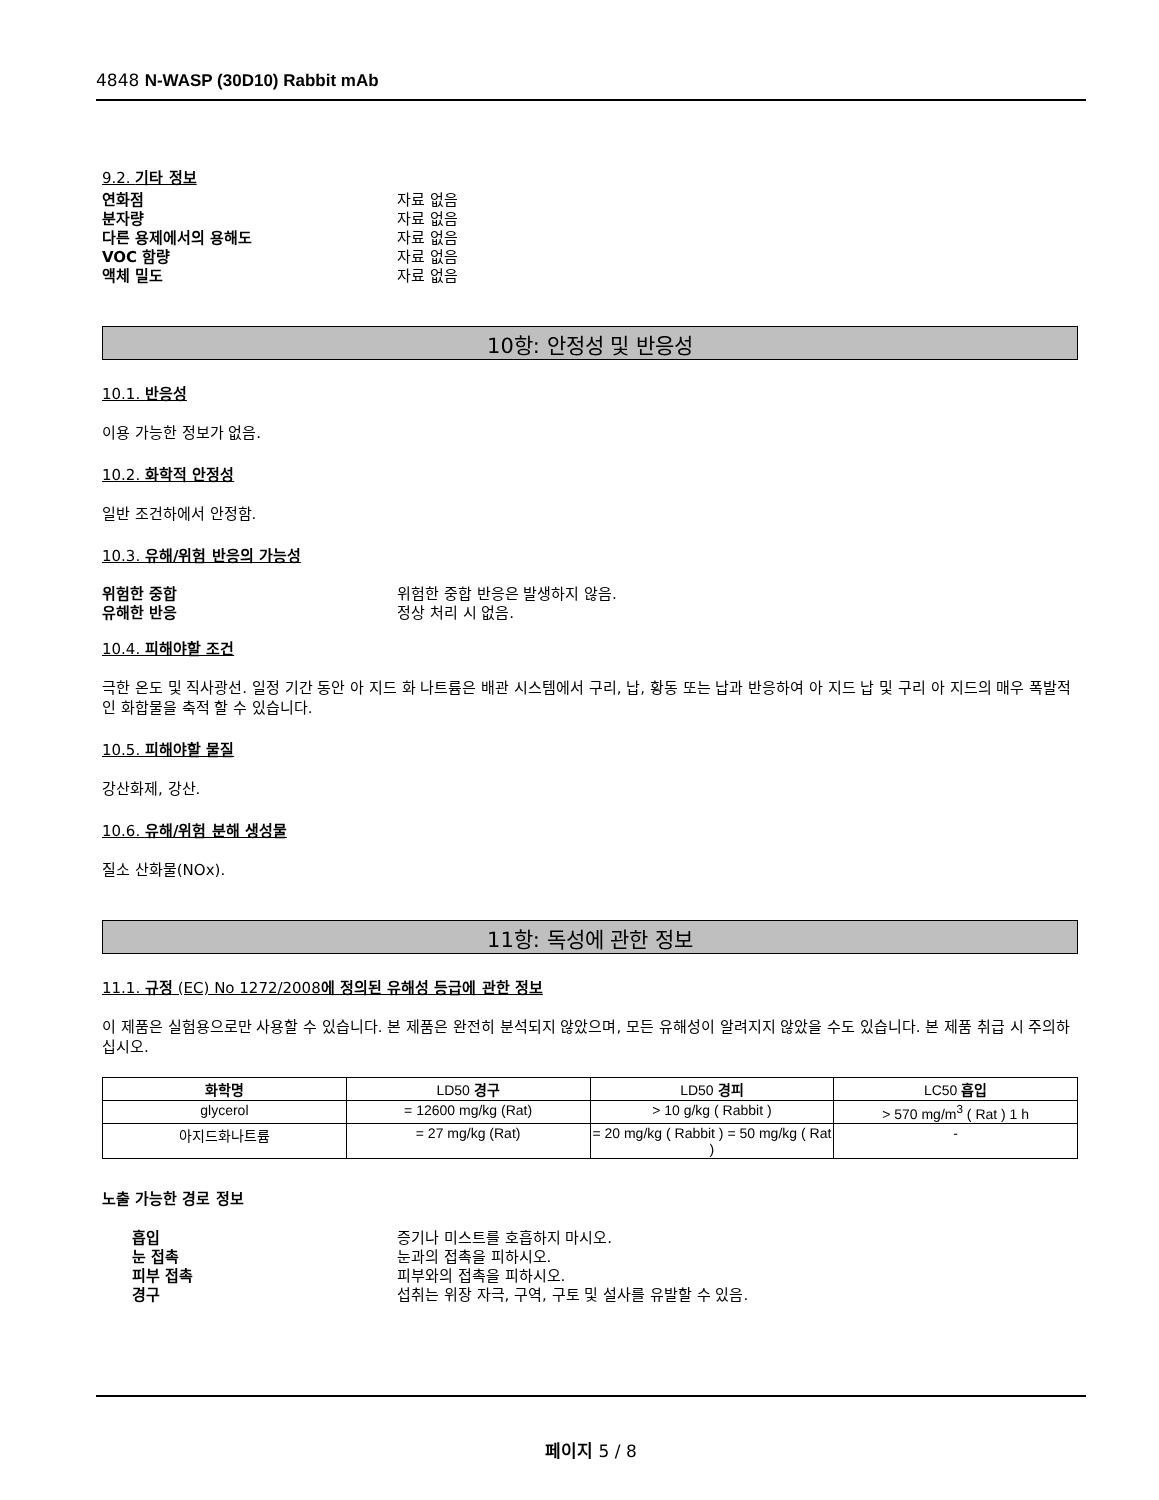4848 N-WASP (30D10) Rabbit mAb
9.2. 기타 정보
연화점 자료 없음
분자량 자료 없음
다른 용제에서의 용해도 자료 없음
VOC 함량 자료 없음
액체 밀도 자료 없음
10항: 안정성 및 반응성
10.1. 반응성
이용 가능한 정보가 없음.
10.2. 화학적 안정성
일반 조건하에서 안정함.
10.3. 유해/위험 반응의 가능성
위험한 중합 위험한 중합 반응은 발생하지 않음.
유해한 반응 정상 처리 시 없음.
10.4. 피해야할 조건
극한 온도 및 직사광선. 일정 기간 동안 아 지드 화 나트륨은 배관 시스템에서 구리, 납, 황동 또는 납과 반응하여 아 지드 납 및 구리 아 지드의 매우 폭발적인 화합물을 축적 할 수 있습니다.
10.5. 피해야할 물질
강산화제, 강산.
10.6. 유해/위험 분해 생성물
질소 산화물(NOx).
11항: 독성에 관한 정보
11.1. 규정 (EC) No 1272/2008에 정의된 유해성 등급에 관한 정보
이 제품은 실험용으로만 사용할 수 있습니다. 본 제품은 완전히 분석되지 않았으며, 모든 유해성이 알려지지 않았을 수도 있습니다. 본 제품 취급 시 주의하십시오.
| 화학명 | LD50 경구 | LD50 경피 | LC50 흡입 |
| --- | --- | --- | --- |
| glycerol | = 12600 mg/kg (Rat) | > 10 g/kg ( Rabbit ) | > 570 mg/m<sup>3</sup> ( Rat ) 1 h |
| 아지드화나트륨 | = 27 mg/kg (Rat) | = 20 mg/kg ( Rabbit ) = 50 mg/kg ( Rat ) | - |
노출 가능한 경로 정보
흡입 증기나 미스트를 호흡하지 마시오.
눈 접촉 눈과의 접촉을 피하시오.
피부 접촉 피부와의 접촉을 피하시오.
경구 섭취는 위장 자극, 구역, 구토 및 설사를 유발할 수 있음.
페이지 5 / 8